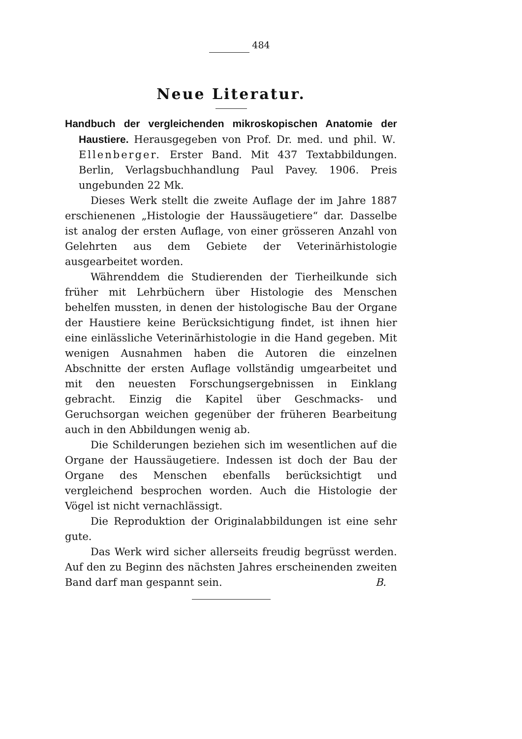484
Neue Literatur.
Handbuch der vergleichenden mikroskopischen Anatomie der Haustiere. Herausgegeben von Prof. Dr. med. und phil. W. Ellenberger. Erster Band. Mit 437 Textabbildungen. Berlin, Verlagsbuchhandlung Paul Pavey. 1906. Preis ungebunden 22 Mk.
Dieses Werk stellt die zweite Auflage der im Jahre 1887 erschienenen „Histologie der Haussäugetiere“ dar. Dasselbe ist analog der ersten Auflage, von einer grösseren Anzahl von Gelehrten aus dem Gebiete der Veterinärhistologie ausgearbeitet worden.
Währenddem die Studierenden der Tierheilkunde sich früher mit Lehrbüchern über Histologie des Menschen behelfen mussten, in denen der histologische Bau der Organe der Haustiere keine Berücksichtigung findet, ist ihnen hier eine einlässliche Veterinärhistologie in die Hand gegeben. Mit wenigen Ausnahmen haben die Autoren die einzelnen Abschnitte der ersten Auflage vollständig umgearbeitet und mit den neuesten Forschungsergebnissen in Einklang gebracht. Einzig die Kapitel über Geschmacks- und Geruchsorgan weichen gegenüber der früheren Bearbeitung auch in den Abbildungen wenig ab.
Die Schilderungen beziehen sich im wesentlichen auf die Organe der Haussäugetiere. Indessen ist doch der Bau der Organe des Menschen ebenfalls berücksichtigt und vergleichend besprochen worden. Auch die Histologie der Vögel ist nicht vernachlässigt.
Die Reproduktion der Originalabbildungen ist eine sehr gute.
Das Werk wird sicher allerseits freudig begrüsst werden. Auf den zu Beginn des nächsten Jahres erscheinenden zweiten Band darf man gespannt sein. B.